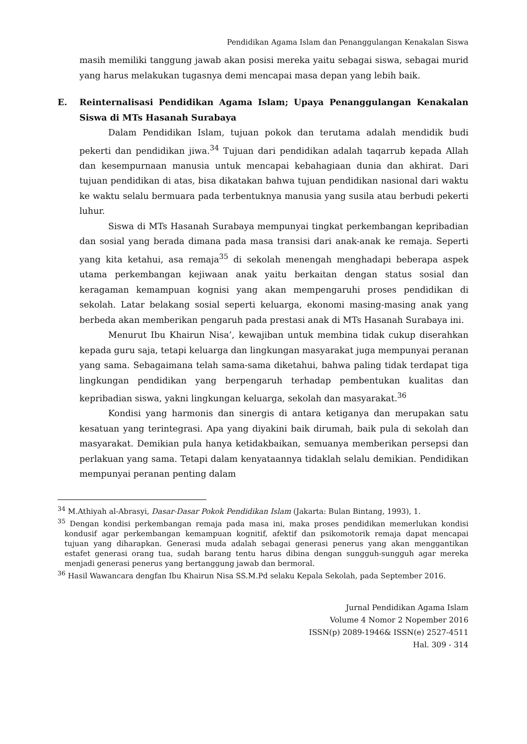Pendidikan Agama Islam dan Penanggulangan Kenakalan Siswa
masih memiliki tanggung jawab akan posisi mereka yaitu sebagai siswa, sebagai murid yang harus melakukan tugasnya demi mencapai masa depan yang lebih baik.
E. Reinternalisasi Pendidikan Agama Islam; Upaya Penanggulangan Kenakalan Siswa di MTs Hasanah Surabaya
Dalam Pendidikan Islam, tujuan pokok dan terutama adalah mendidik budi pekerti dan pendidikan jiwa.<sup>34</sup> Tujuan dari pendidikan adalah taqarrub kepada Allah dan kesempurnaan manusia untuk mencapai kebahagiaan dunia dan akhirat. Dari tujuan pendidikan di atas, bisa dikatakan bahwa tujuan pendidikan nasional dari waktu ke waktu selalu bermuara pada terbentuknya manusia yang susila atau berbudi pekerti luhur.
Siswa di MTs Hasanah Surabaya mempunyai tingkat perkembangan kepribadian dan sosial yang berada dimana pada masa transisi dari anak-anak ke remaja. Seperti yang kita ketahui, asa remaja<sup>35</sup> di sekolah menengah menghadapi beberapa aspek utama perkembangan kejiwaan anak yaitu berkaitan dengan status sosial dan keragaman kemampuan kognisi yang akan mempengaruhi proses pendidikan di sekolah. Latar belakang sosial seperti keluarga, ekonomi masing-masing anak yang berbeda akan memberikan pengaruh pada prestasi anak di MTs Hasanah Surabaya ini.
Menurut Ibu Khairun Nisa’, kewajiban untuk membina tidak cukup diserahkan kepada guru saja, tetapi keluarga dan lingkungan masyarakat juga mempunyai peranan yang sama. Sebagaimana telah sama-sama diketahui, bahwa paling tidak terdapat tiga lingkungan pendidikan yang berpengaruh terhadap pembentukan kualitas dan kepribadian siswa, yakni lingkungan keluarga, sekolah dan masyarakat.<sup>36</sup>
Kondisi yang harmonis dan sinergis di antara ketiganya dan merupakan satu kesatuan yang terintegrasi. Apa yang diyakini baik dirumah, baik pula di sekolah dan masyarakat. Demikian pula hanya ketidakbaikan, semuanya memberikan persepsi dan perlakuan yang sama. Tetapi dalam kenyataannya tidaklah selalu demikian. Pendidikan mempunyai peranan penting dalam
<sup>34</sup> M.Athiyah al-Abrasyi, Dasar-Dasar Pokok Pendidikan Islam (Jakarta: Bulan Bintang, 1993), 1.
<sup>35</sup> Dengan kondisi perkembangan remaja pada masa ini, maka proses pendidikan memerlukan kondisi kondusif agar perkembangan kemampuan kognitif, afektif dan psikomotorik remaja dapat mencapai tujuan yang diharapkan. Generasi muda adalah sebagai generasi penerus yang akan menggantikan estafet generasi orang tua, sudah barang tentu harus dibina dengan sungguh-sungguh agar mereka menjadi generasi penerus yang bertanggung jawab dan bermoral.
<sup>36</sup> Hasil Wawancara dengfan Ibu Khairun Nisa SS.M.Pd selaku Kepala Sekolah, pada September 2016.
Jurnal Pendidikan Agama Islam
Volume 4 Nomor 2 Nopember 2016
ISSN(p) 2089-1946& ISSN(e) 2527-4511
Hal. 309 - 314